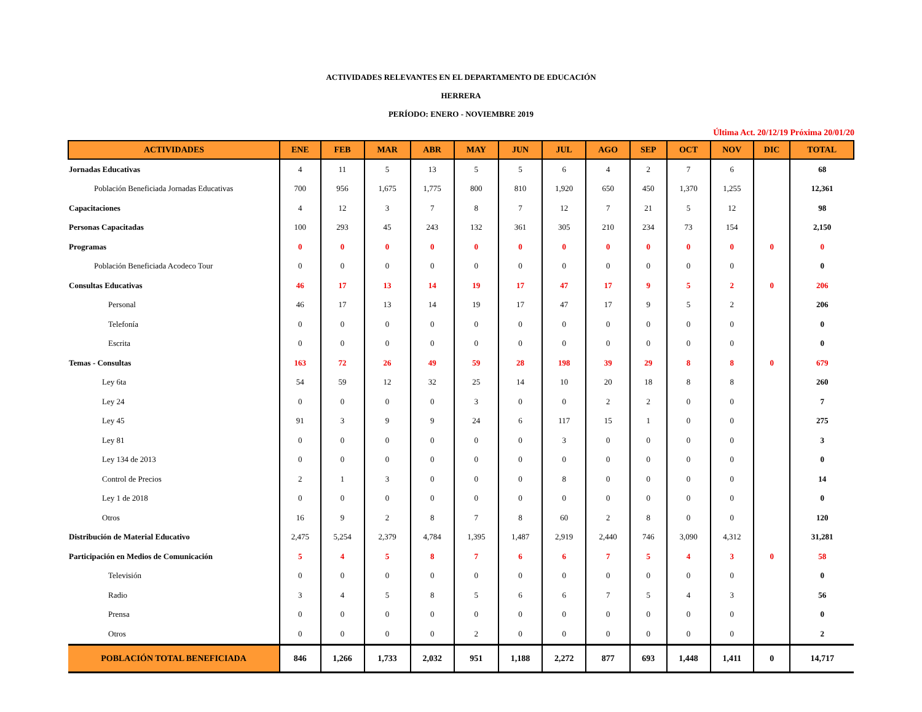ACTIVIDADES RELEVANTES EN EL DEPARTAMENTO DE EDUCACIÓN
HERRERA
PERÍODO: ENERO - NOVIEMBRE 2019
Última Act. 20/12/19 Próxima 20/01/20
| ACTIVIDADES | ENE | FEB | MAR | ABR | MAY | JUN | JUL | AGO | SEP | OCT | NOV | DIC | TOTAL |
| --- | --- | --- | --- | --- | --- | --- | --- | --- | --- | --- | --- | --- | --- |
| Jornadas Educativas | 4 | 11 | 5 | 13 | 5 | 5 | 6 | 4 | 2 | 7 | 6 | | 68 |
| Población Beneficiada Jornadas Educativas | 700 | 956 | 1,675 | 1,775 | 800 | 810 | 1,920 | 650 | 450 | 1,370 | 1,255 | | 12,361 |
| Capacitaciones | 4 | 12 | 3 | 7 | 8 | 7 | 12 | 7 | 21 | 5 | 12 | | 98 |
| Personas Capacitadas | 100 | 293 | 45 | 243 | 132 | 361 | 305 | 210 | 234 | 73 | 154 | | 2,150 |
| Programas | 0 | 0 | 0 | 0 | 0 | 0 | 0 | 0 | 0 | 0 | 0 | 0 | 0 |
| Población Beneficiada Acodeco Tour | 0 | 0 | 0 | 0 | 0 | 0 | 0 | 0 | 0 | 0 | 0 | | 0 |
| Consultas Educativas | 46 | 17 | 13 | 14 | 19 | 17 | 47 | 17 | 9 | 5 | 2 | 0 | 206 |
| Personal | 46 | 17 | 13 | 14 | 19 | 17 | 47 | 17 | 9 | 5 | 2 | | 206 |
| Telefonía | 0 | 0 | 0 | 0 | 0 | 0 | 0 | 0 | 0 | 0 | 0 | | 0 |
| Escrita | 0 | 0 | 0 | 0 | 0 | 0 | 0 | 0 | 0 | 0 | 0 | | 0 |
| Temas - Consultas | 163 | 72 | 26 | 49 | 59 | 28 | 198 | 39 | 29 | 8 | 8 | 0 | 679 |
| Ley 6ta | 54 | 59 | 12 | 32 | 25 | 14 | 10 | 20 | 18 | 8 | 8 | | 260 |
| Ley 24 | 0 | 0 | 0 | 0 | 3 | 0 | 0 | 2 | 2 | 0 | 0 | | 7 |
| Ley 45 | 91 | 3 | 9 | 9 | 24 | 6 | 117 | 15 | 1 | 0 | 0 | | 275 |
| Ley 81 | 0 | 0 | 0 | 0 | 0 | 0 | 3 | 0 | 0 | 0 | 0 | | 3 |
| Ley 134 de 2013 | 0 | 0 | 0 | 0 | 0 | 0 | 0 | 0 | 0 | 0 | 0 | | 0 |
| Control de Precios | 2 | 1 | 3 | 0 | 0 | 0 | 8 | 0 | 0 | 0 | 0 | | 14 |
| Ley 1 de 2018 | 0 | 0 | 0 | 0 | 0 | 0 | 0 | 0 | 0 | 0 | 0 | | 0 |
| Otros | 16 | 9 | 2 | 8 | 7 | 8 | 60 | 2 | 8 | 0 | 0 | | 120 |
| Distribución de Material Educativo | 2,475 | 5,254 | 2,379 | 4,784 | 1,395 | 1,487 | 2,919 | 2,440 | 746 | 3,090 | 4,312 | | 31,281 |
| Participación en Medios de Comunicación | 5 | 4 | 5 | 8 | 7 | 6 | 6 | 7 | 5 | 4 | 3 | 0 | 58 |
| Televisión | 0 | 0 | 0 | 0 | 0 | 0 | 0 | 0 | 0 | 0 | 0 | | 0 |
| Radio | 3 | 4 | 5 | 8 | 5 | 6 | 6 | 7 | 5 | 4 | 3 | | 56 |
| Prensa | 0 | 0 | 0 | 0 | 0 | 0 | 0 | 0 | 0 | 0 | 0 | | 0 |
| Otros | 0 | 0 | 0 | 0 | 2 | 0 | 0 | 0 | 0 | 0 | 0 | | 2 |
| POBLACIÓN TOTAL BENEFICIADA | 846 | 1,266 | 1,733 | 2,032 | 951 | 1,188 | 2,272 | 877 | 693 | 1,448 | 1,411 | 0 | 14,717 |